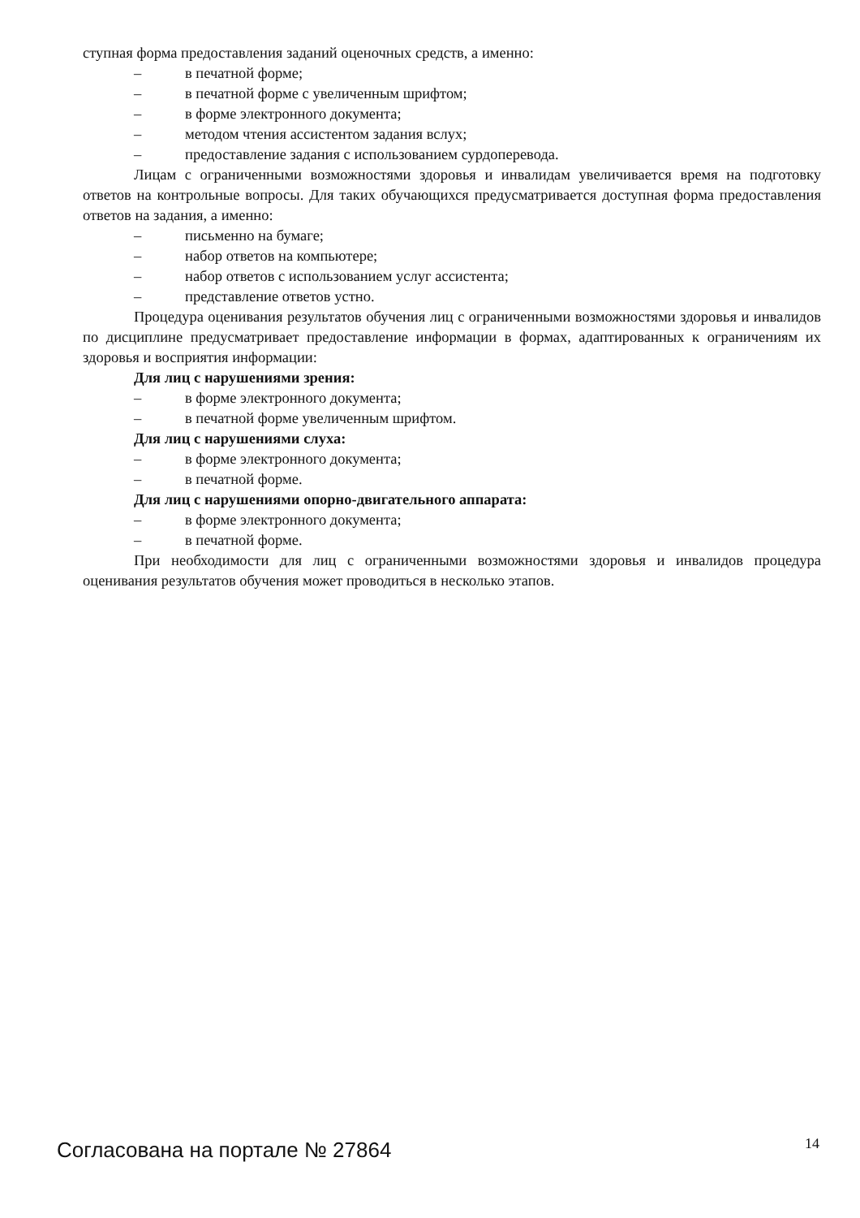ступная форма предоставления заданий оценочных средств, а именно:
– в печатной форме;
– в печатной форме с увеличенным шрифтом;
– в форме электронного документа;
– методом чтения ассистентом задания вслух;
– предоставление задания с использованием сурдоперевода.
Лицам с ограниченными возможностями здоровья и инвалидам увеличивается время на подготовку ответов на контрольные вопросы. Для таких обучающихся предусматривается доступная форма предоставления ответов на задания, а именно:
– письменно на бумаге;
– набор ответов на компьютере;
– набор ответов с использованием услуг ассистента;
– представление ответов устно.
Процедура оценивания результатов обучения лиц с ограниченными возможностями здоровья и инвалидов по дисциплине предусматривает предоставление информации в формах, адаптированных к ограничениям их здоровья и восприятия информации:
Для лиц с нарушениями зрения:
– в форме электронного документа;
– в печатной форме увеличенным шрифтом.
Для лиц с нарушениями слуха:
– в форме электронного документа;
– в печатной форме.
Для лиц с нарушениями опорно-двигательного аппарата:
– в форме электронного документа;
– в печатной форме.
При необходимости для лиц с ограниченными возможностями здоровья и инвалидов процедура оценивания результатов обучения может проводиться в несколько этапов.
Согласована на портале № 27864 14